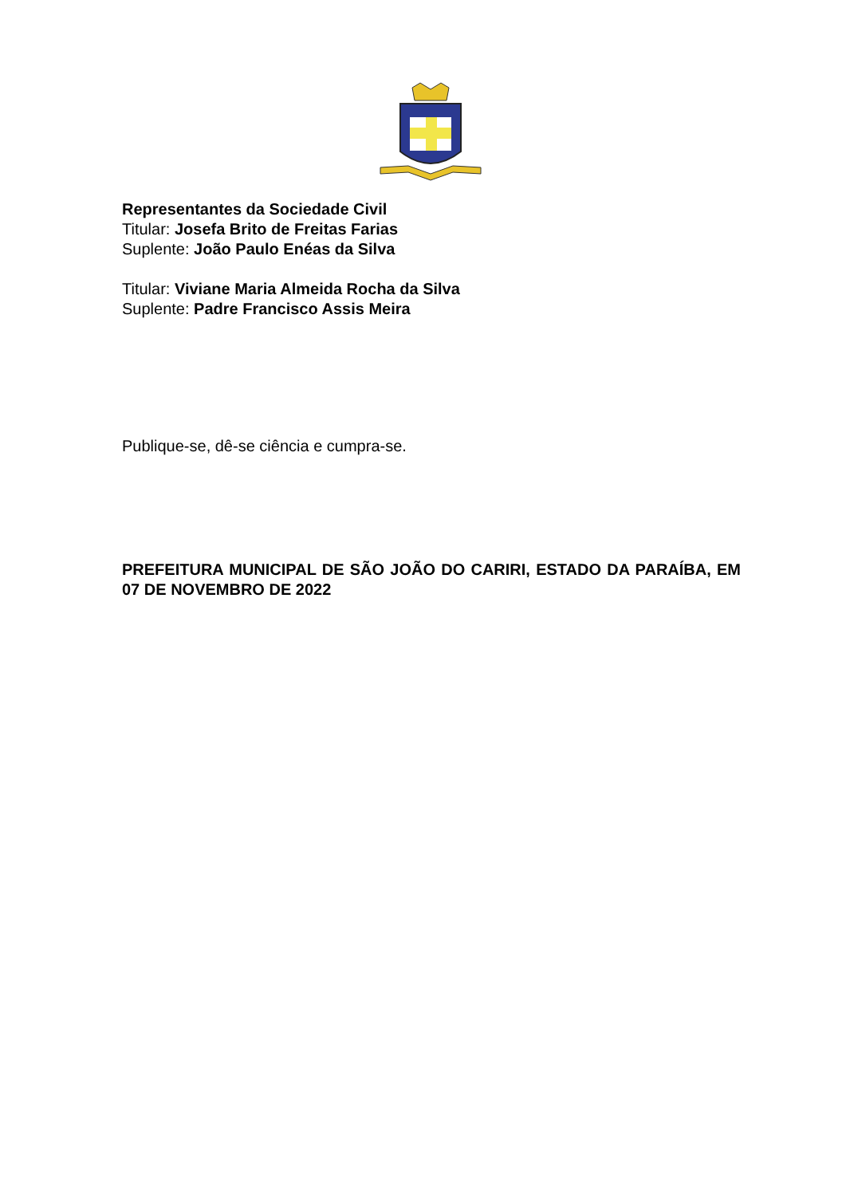Representantes da Sociedade Civil
Titular: Josefa Brito de Freitas Farias
Suplente: João Paulo Enéas da Silva
Titular: Viviane Maria Almeida Rocha da Silva
Suplente: Padre Francisco Assis Meira
Publique-se, dê-se ciência e cumpra-se.
PREFEITURA MUNICIPAL DE SÃO JOÃO DO CARIRI, ESTADO DA PARAÍBA, EM 07 DE NOVEMBRO DE 2022